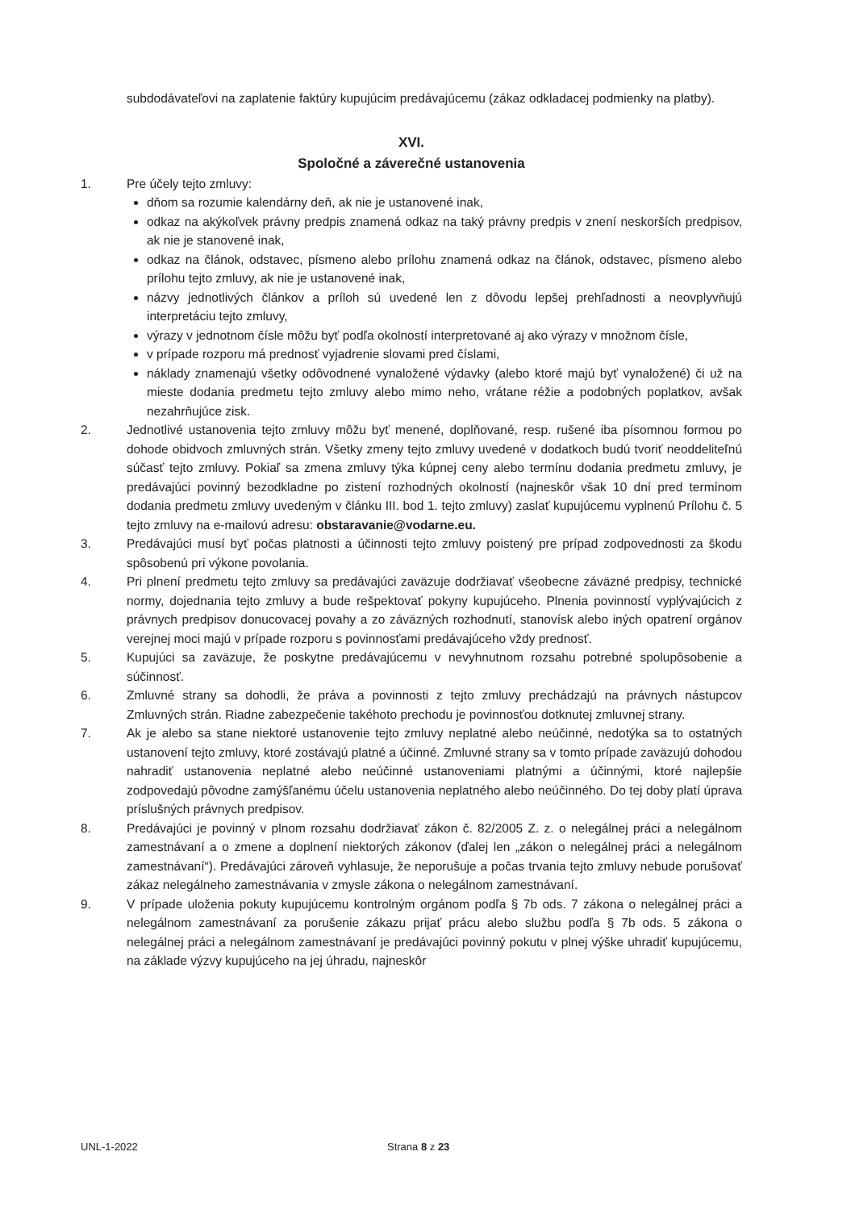subdodávateľovi na zaplatenie faktúry kupujúcim predávajúcemu (zákaz odkladacej podmienky na platby).
XVI.
Spoločné a záverečné ustanovenia
1. Pre účely tejto zmluvy:
dňom sa rozumie kalendárny deň, ak nie je ustanovené inak,
odkaz na akýkoľvek právny predpis znamená odkaz na taký právny predpis v znení neskorších predpisov, ak nie je stanovené inak,
odkaz na článok, odstavec, písmeno alebo prílohu znamená odkaz na článok, odstavec, písmeno alebo prílohu tejto zmluvy, ak nie je ustanovené inak,
názvy jednotlivých článkov a príloh sú uvedené len z dôvodu lepšej prehľadnosti a neovplyvňujú interpretáciu tejto zmluvy,
výrazy v jednotnom čísle môžu byť podľa okolností interpretované aj ako výrazy v množnom čísle,
v prípade rozporu má prednosť vyjadrenie slovami pred číslami,
náklady znamenajú všetky odôvodnené vynaložené výdavky (alebo ktoré majú byť vynaložené) či už na mieste dodania predmetu tejto zmluvy alebo mimo neho, vrátane réžie a podobných poplatkov, avšak nezahrňujúce zisk.
2. Jednotlivé ustanovenia tejto zmluvy môžu byť menené, doplňované, resp. rušené iba písomnou formou po dohode obidvoch zmluvných strán. Všetky zmeny tejto zmluvy uvedené v dodatkoch budú tvoriť neoddeliteľnú súčasť tejto zmluvy. Pokiaľ sa zmena zmluvy týka kúpnej ceny alebo termínu dodania predmetu zmluvy, je predávajúci povinný bezodkladne po zistení rozhodných okolností (najneskôr však 10 dní pred termínom dodania predmetu zmluvy uvedeným v článku III. bod 1. tejto zmluvy) zaslať kupujúcemu vyplnenú Prílohu č. 5 tejto zmluvy na e-mailovú adresu: obstaravanie@vodarne.eu.
3. Predávajúci musí byť počas platnosti a účinnosti tejto zmluvy poistený pre prípad zodpovednosti za škodu spôsobenú pri výkone povolania.
4. Pri plnení predmetu tejto zmluvy sa predávajúci zaväzuje dodržiavať všeobecne záväzné predpisy, technické normy, dojednania tejto zmluvy a bude rešpektovať pokyny kupujúceho. Plnenia povinností vyplývajúcich z právnych predpisov donucovacej povahy a zo záväzných rozhodnutí, stanovísk alebo iných opatrení orgánov verejnej moci majú v prípade rozporu s povinnosťami predávajúceho vždy prednosť.
5. Kupujúci sa zaväzuje, že poskytne predávajúcemu v nevyhnutnom rozsahu potrebné spolupôsobenie a súčinnosť.
6. Zmluvné strany sa dohodli, že práva a povinnosti z tejto zmluvy prechádzajú na právnych nástupcov Zmluvných strán. Riadne zabezpečenie takéhoto prechodu je povinnosťou dotknutej zmluvnej strany.
7. Ak je alebo sa stane niektoré ustanovenie tejto zmluvy neplatné alebo neúčinné, nedotýka sa to ostatných ustanovení tejto zmluvy, ktoré zostávajú platné a účinné. Zmluvné strany sa v tomto prípade zaväzujú dohodou nahradiť ustanovenia neplatné alebo neúčinné ustanoveniami platnými a účinnými, ktoré najlepšie zodpovedajú pôvodne zamýšľanému účelu ustanovenia neplatného alebo neúčinného. Do tej doby platí úprava príslušných právnych predpisov.
8. Predávajúci je povinný v plnom rozsahu dodržiavať zákon č. 82/2005 Z. z. o nelegálnej práci a nelegálnom zamestnávaní a o zmene a doplnení niektorých zákonov (ďalej len „zákon o nelegálnej práci a nelegálnom zamestnávaní“). Predávajúci zároveň vyhlasuje, že neporušuje a počas trvania tejto zmluvy nebude porušovať zákaz nelegálneho zamestnávania v zmysle zákona o nelegálnom zamestnávaní.
9. V prípade uloženia pokuty kupujúcemu kontrolným orgánom podľa § 7b ods. 7 zákona o nelegálnej práci a nelegálnom zamestnávaní za porušenie zákazu prijať prácu alebo službu podľa § 7b ods. 5 zákona o nelegálnej práci a nelegálnom zamestnávaní je predávajúci povinný pokutu v plnej výške uhradiť kupujúcemu, na základe výzvy kupujúceho na jej úhradu, najneskôr
UNL-1-2022 Strana 8 z 23